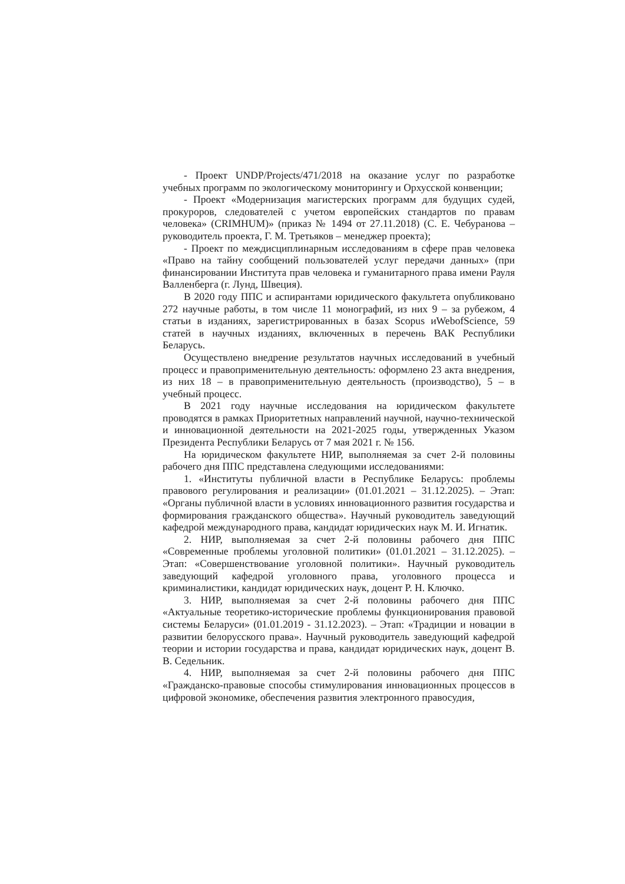- Проект UNDP/Projects/471/2018 на оказание услуг по разработке учебных программ по экологическому мониторингу и Орхусской конвенции;
- Проект «Модернизация магистерских программ для будущих судей, прокуроров, следователей с учетом европейских стандартов по правам человека» (CRIMHUM)» (приказ № 1494 от 27.11.2018) (С. Е. Чебуранова – руководитель проекта, Г. М. Третьяков – менеджер проекта);
- Проект по междисциплинарным исследованиям в сфере прав человека «Право на тайну сообщений пользователей услуг передачи данных» (при финансировании Института прав человека и гуманитарного права имени Рауля Валленберга (г. Лунд, Швеция).
В 2020 году ППС и аспирантами юридического факультета опубликовано 272 научные работы, в том числе 11 монографий, из них 9 – за рубежом, 4 статьи в изданиях, зарегистрированных в базах Scopus иWebofScience, 59 статей в научных изданиях, включенных в перечень ВАК Республики Беларусь.
Осуществлено внедрение результатов научных исследований в учебный процесс и правоприменительную деятельность: оформлено 23 акта внедрения, из них 18 – в правоприменительную деятельность (производство), 5 – в учебный процесс.
В 2021 году научные исследования на юридическом факультете проводятся в рамках Приоритетных направлений научной, научно-технической и инновационной деятельности на 2021-2025 годы, утвержденных Указом Президента Республики Беларусь от 7 мая 2021 г. № 156.
На юридическом факультете НИР, выполняемая за счет 2-й половины рабочего дня ППС представлена следующими исследованиями:
1. «Институты публичной власти в Республике Беларусь: проблемы правового регулирования и реализации» (01.01.2021 – 31.12.2025). – Этап: «Органы публичной власти в условиях инновационного развития государства и формирования гражданского общества». Научный руководитель заведующий кафедрой международного права, кандидат юридических наук М. И. Игнатик.
2. НИР, выполняемая за счет 2-й половины рабочего дня ППС «Современные проблемы уголовной политики» (01.01.2021 – 31.12.2025). – Этап: «Совершенствование уголовной политики». Научный руководитель заведующий кафедрой уголовного права, уголовного процесса и криминалистики, кандидат юридических наук, доцент Р. Н. Ключко.
3. НИР, выполняемая за счет 2-й половины рабочего дня ППС «Актуальные теоретико-исторические проблемы функционирования правовой системы Беларуси» (01.01.2019 - 31.12.2023). – Этап: «Традиции и новации в развитии белорусского права». Научный руководитель заведующий кафедрой теории и истории государства и права, кандидат юридических наук, доцент В. В. Седельник.
4. НИР, выполняемая за счет 2-й половины рабочего дня ППС «Гражданско-правовые способы стимулирования инновационных процессов в цифровой экономике, обеспечения развития электронного правосудия,